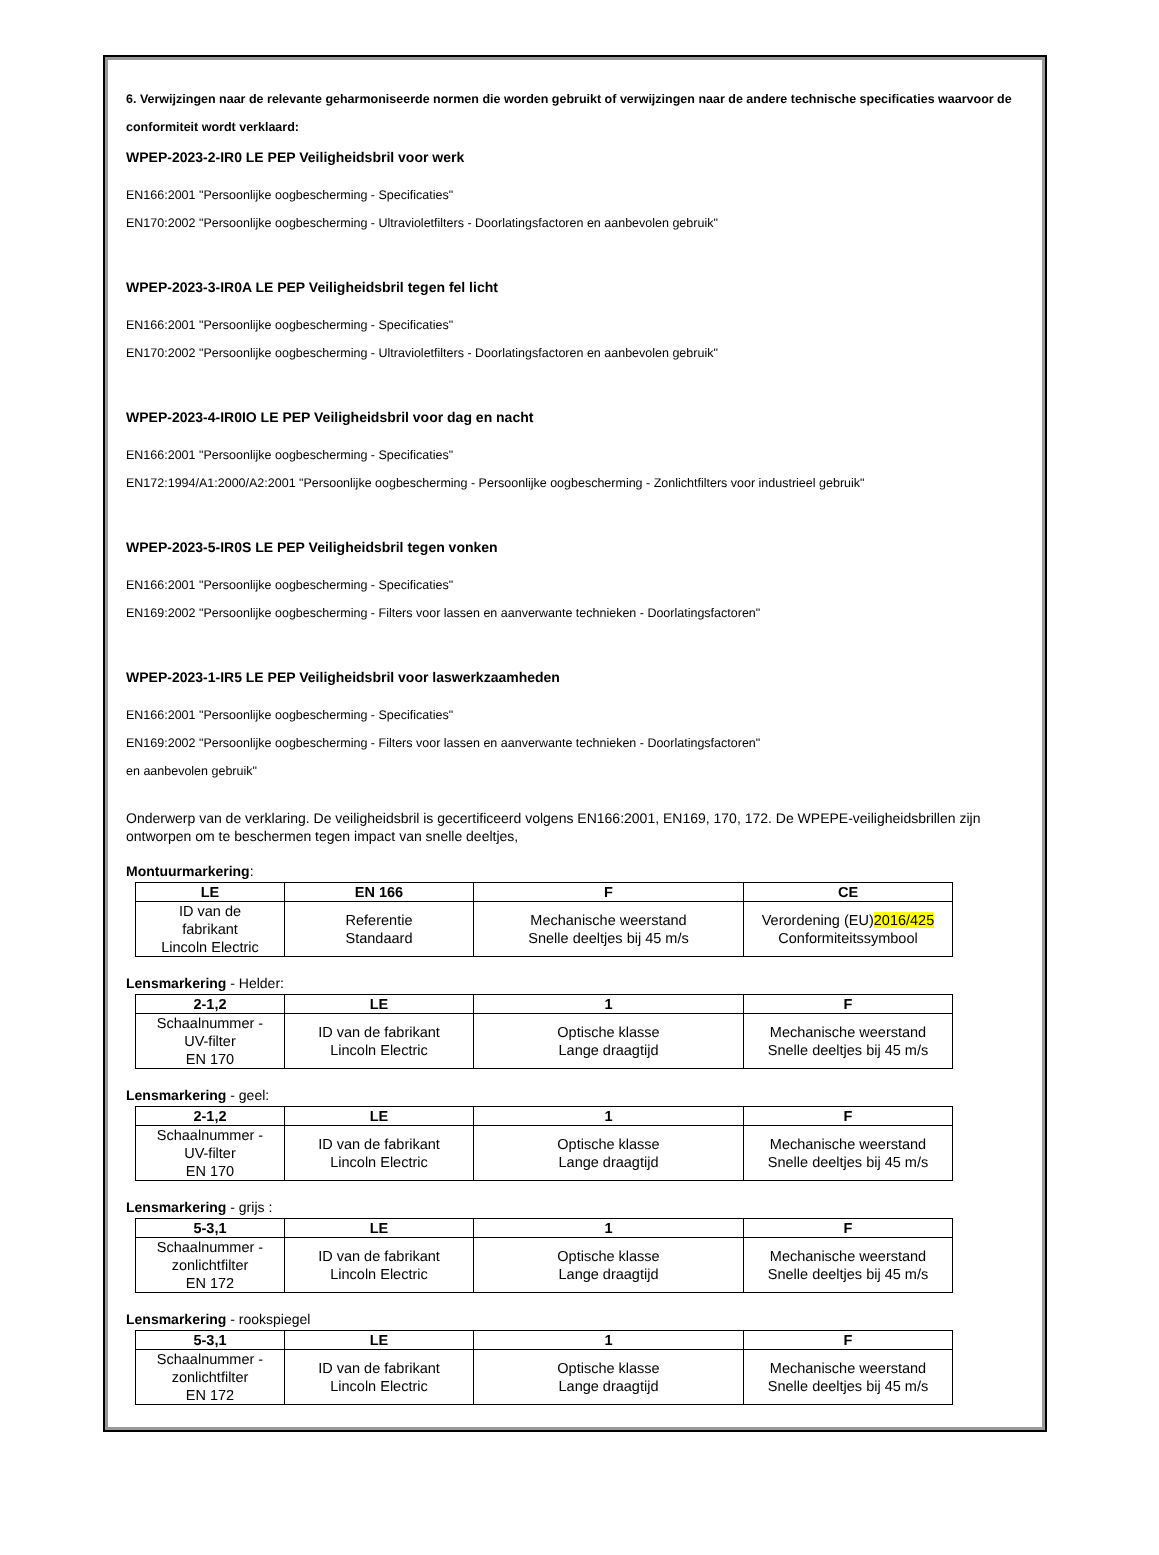6. Verwijzingen naar de relevante geharmoniseerde normen die worden gebruikt of verwijzingen naar de andere technische specificaties waarvoor de conformiteit wordt verklaard:
WPEP-2023-2-IR0 LE PEP Veiligheidsbril voor werk
EN166:2001 "Persoonlijke oogbescherming - Specificaties"
EN170:2002 "Persoonlijke oogbescherming - Ultravioletfilters - Doorlatingsfactoren en aanbevolen gebruik"
WPEP-2023-3-IR0A LE PEP Veiligheidsbril tegen fel licht
EN166:2001 "Persoonlijke oogbescherming - Specificaties"
EN170:2002 "Persoonlijke oogbescherming - Ultravioletfilters - Doorlatingsfactoren en aanbevolen gebruik"
WPEP-2023-4-IR0IO LE PEP Veiligheidsbril voor dag en nacht
EN166:2001 "Persoonlijke oogbescherming - Specificaties"
EN172:1994/A1:2000/A2:2001 "Persoonlijke oogbescherming - Persoonlijke oogbescherming - Zonlichtfilters voor industrieel gebruik"
WPEP-2023-5-IR0S LE PEP Veiligheidsbril tegen vonken
EN166:2001 "Persoonlijke oogbescherming - Specificaties"
EN169:2002 "Persoonlijke oogbescherming - Filters voor lassen en aanverwante technieken - Doorlatingsfactoren"
WPEP-2023-1-IR5 LE PEP Veiligheidsbril voor laswerkzaamheden
EN166:2001 "Persoonlijke oogbescherming - Specificaties"
EN169:2002 "Persoonlijke oogbescherming - Filters voor lassen en aanverwante technieken - Doorlatingsfactoren"
en aanbevolen gebruik"
Onderwerp van de verklaring. De veiligheidsbril is gecertificeerd volgens EN166:2001, EN169, 170, 172. De WPEPE-veiligheidsbrillen zijn ontworpen om te beschermen tegen impact van snelle deeltjes,
Montuurmarkering:
| LE | EN 166 | F | CE |
| --- | --- | --- | --- |
| ID van de fabrikant Lincoln Electric | Referentie Standaard | Mechanische weerstand Snelle deeltjes bij 45 m/s | Verordening (EU) 2016/425 Conformiteitssymbool |
Lensmarkering - Helder:
| 2-1,2 | LE | 1 | F |
| --- | --- | --- | --- |
| Schaalnummer - UV-filter EN 170 | ID van de fabrikant Lincoln Electric | Optische klasse Lange draagtijd | Mechanische weerstand Snelle deeltjes bij 45 m/s |
Lensmarkering - geel:
| 2-1,2 | LE | 1 | F |
| --- | --- | --- | --- |
| Schaalnummer - UV-filter EN 170 | ID van de fabrikant Lincoln Electric | Optische klasse Lange draagtijd | Mechanische weerstand Snelle deeltjes bij 45 m/s |
Lensmarkering - grijs :
| 5-3,1 | LE | 1 | F |
| --- | --- | --- | --- |
| Schaalnummer - zonlichtfilter EN 172 | ID van de fabrikant Lincoln Electric | Optische klasse Lange draagtijd | Mechanische weerstand Snelle deeltjes bij 45 m/s |
Lensmarkering - rookspiegel
| 5-3,1 | LE | 1 | F |
| --- | --- | --- | --- |
| Schaalnummer - zonlichtfilter EN 172 | ID van de fabrikant Lincoln Electric | Optische klasse Lange draagtijd | Mechanische weerstand Snelle deeltjes bij 45 m/s |